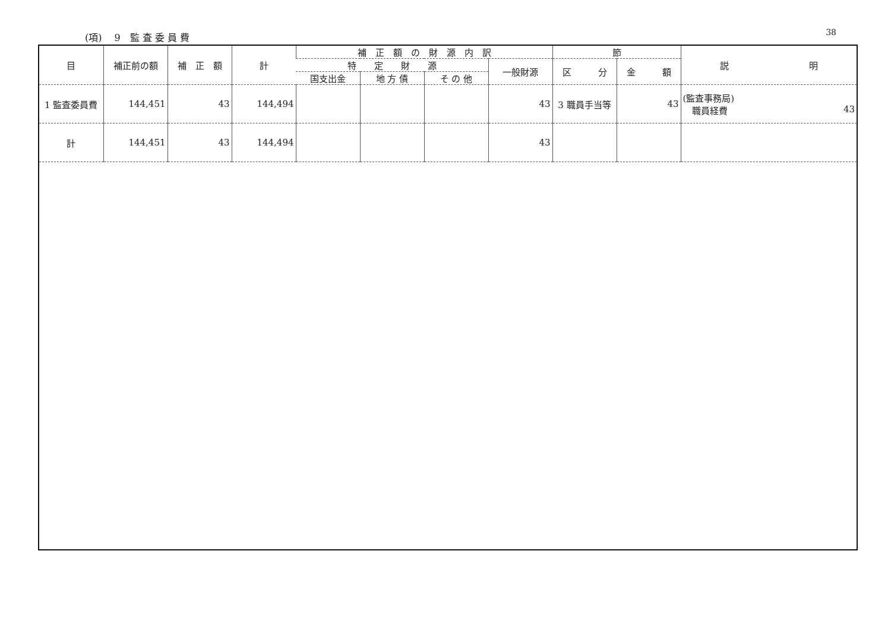(項)　 9　監 査 委 員 費 38
| 目 | 補正前の額 | 補 正 額 | 計 | 補 正 額 の 財 源 内 訳 | | | | 節 | | 説 明 |
| --- | --- | --- | --- | --- | --- | --- | --- | --- | --- | --- |
| | | | | 特 定 財 源 | | | 一般財源 | 区 分 | 金 額 | |
| | | | | 国支出金 | 地 方 債 | そ の 他 | | | | |
| 1 監査委員費 | 144,451 | 43 | 144,494 | | | | 43 | 3 職員手当等 | 43 | (監査事務局) 職員経費 43 |
| 計 | 144,451 | 43 | 144,494 | | | | 43 | | | |